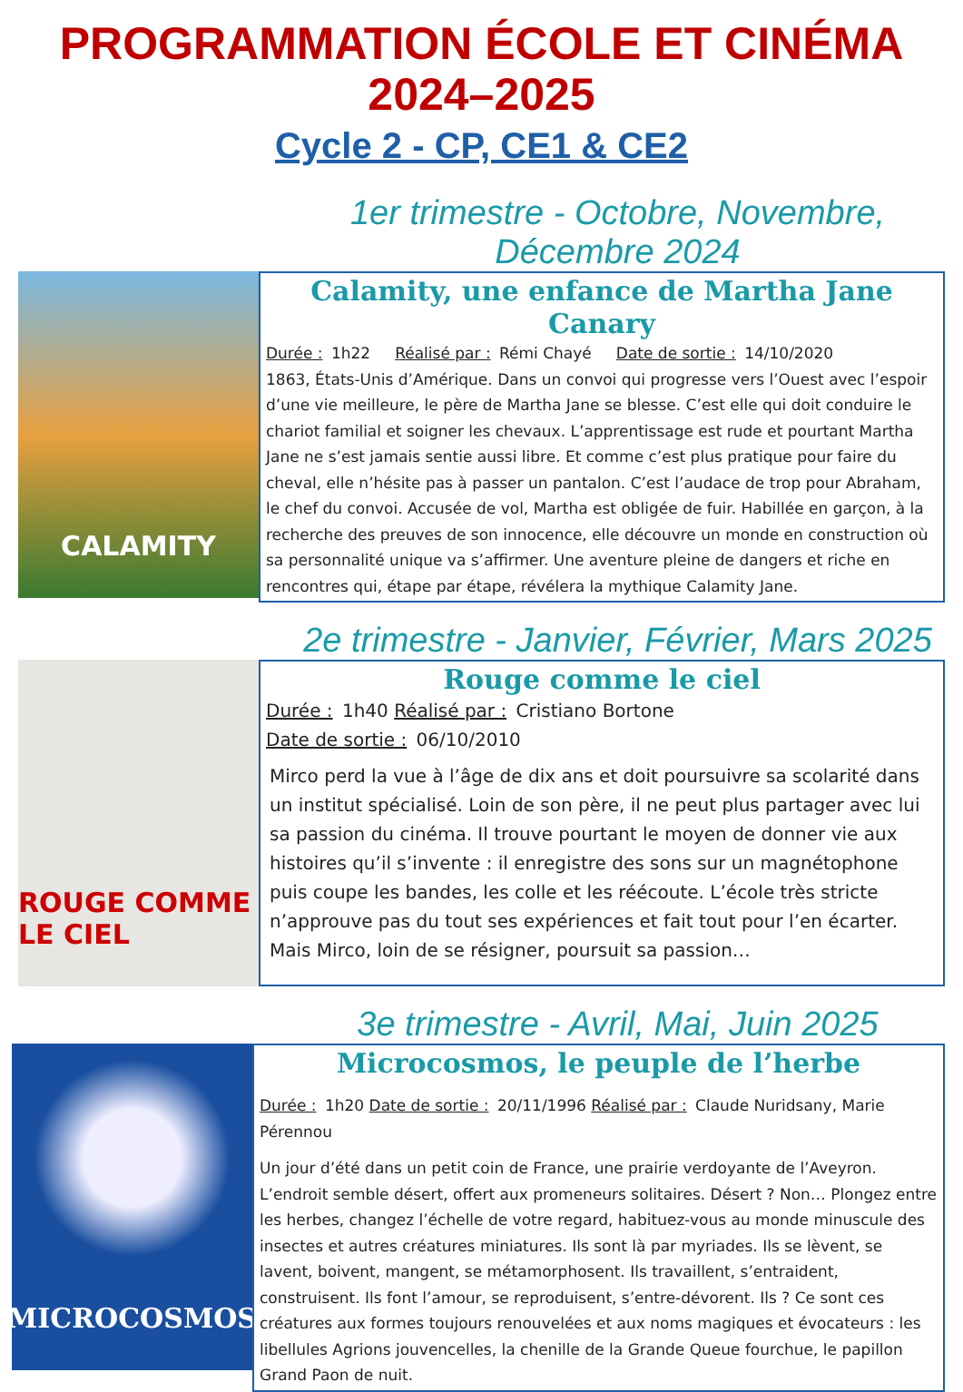PROGRAMMATION ÉCOLE ET CINÉMA
2024–2025
Cycle 2 - CP, CE1 & CE2
1er trimestre - Octobre, Novembre, Décembre 2024
CALAMITY
Calamity, une enfance de Martha Jane Canary
Durée : 1h22 Réalisé par : Rémi Chayé Date de sortie : 14/10/2020
1863, États-Unis d’Amérique. Dans un convoi qui progresse vers l’Ouest avec l’espoir d’une vie meilleure, le père de Martha Jane se blesse. C’est elle qui doit conduire le chariot familial et soigner les chevaux. L’apprentissage est rude et pourtant Martha Jane ne s’est jamais sentie aussi libre. Et comme c’est plus pratique pour faire du cheval, elle n’hésite pas à passer un pantalon. C’est l’audace de trop pour Abraham, le chef du convoi. Accusée de vol, Martha est obligée de fuir. Habillée en garçon, à la recherche des preuves de son innocence, elle découvre un monde en construction où sa personnalité unique va s’affirmer. Une aventure pleine de dangers et riche en rencontres qui, étape par étape, révélera la mythique Calamity Jane.
2e trimestre - Janvier, Février, Mars 2025
ROUGE COMME LE CIEL
Rouge comme le ciel
Durée : 1h40 Réalisé par : Cristiano Bortone
Date de sortie : 06/10/2010
Mirco perd la vue à l’âge de dix ans et doit poursuivre sa scolarité dans un institut spécialisé. Loin de son père, il ne peut plus partager avec lui sa passion du cinéma. Il trouve pourtant le moyen de donner vie aux histoires qu’il s’invente : il enregistre des sons sur un magnétophone puis coupe les bandes, les colle et les réécoute. L’école très stricte n’approuve pas du tout ses expériences et fait tout pour l’en écarter. Mais Mirco, loin de se résigner, poursuit sa passion…
3e trimestre - Avril, Mai, Juin 2025
MICROCOSMOS
Microcosmos, le peuple de l’herbe
Durée : 1h20 Date de sortie : 20/11/1996 Réalisé par : Claude Nuridsany, Marie Pérennou
Un jour d’été dans un petit coin de France, une prairie verdoyante de l’Aveyron. L’endroit semble désert, offert aux promeneurs solitaires. Désert ? Non… Plongez entre les herbes, changez l’échelle de votre regard, habituez-vous au monde minuscule des insectes et autres créatures miniatures. Ils sont là par myriades. Ils se lèvent, se lavent, boivent, mangent, se métamorphosent. Ils travaillent, s’entraident, construisent. Ils font l’amour, se reproduisent, s’entre-dévorent. Ils ? Ce sont ces créatures aux formes toujours renouvelées et aux noms magiques et évocateurs : les libellules Agrions jouvencelles, la chenille de la Grande Queue fourchue, le papillon Grand Paon de nuit.